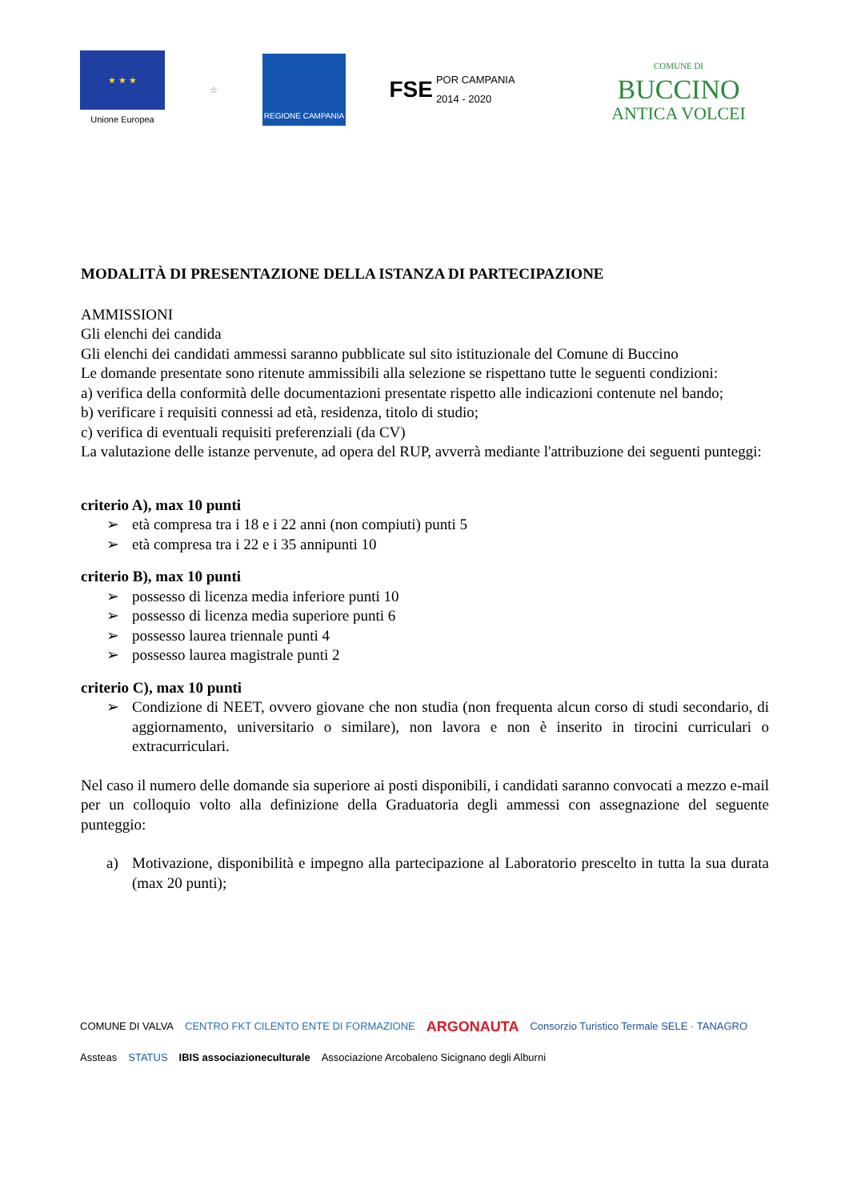★ ★ ★
Unione Europea
☆ REGIONE CAMPANIA
FSE POR CAMPANIA
2014 - 2020
COMUNE DI
BUCCINO
ANTICA VOLCEI
MODALITÀ DI PRESENTAZIONE DELLA ISTANZA DI PARTECIPAZIONE
AMMISSIONI
Gli elenchi dei candida
Gli elenchi dei candidati ammessi saranno pubblicate sul sito istituzionale del Comune di Buccino
Le domande presentate sono ritenute ammissibili alla selezione se rispettano tutte le seguenti condizioni:
a) verifica della conformità delle documentazioni presentate rispetto alle indicazioni contenute nel bando;
b) verificare i requisiti connessi ad età, residenza, titolo di studio;
c) verifica di eventuali requisiti preferenziali (da CV)
La valutazione delle istanze pervenute, ad opera del RUP, avverrà mediante l'attribuzione dei seguenti punteggi:
criterio A), max 10 punti
➢ età compresa tra i 18 e i 22 anni (non compiuti) punti 5
➢ età compresa tra i 22 e i 35 annipunti 10
criterio B), max 10 punti
➢ possesso di licenza media inferiore punti 10
➢ possesso di licenza media superiore punti 6
➢ possesso laurea triennale punti 4
➢ possesso laurea magistrale punti 2
criterio C), max 10 punti
➢ Condizione di NEET, ovvero giovane che non studia (non frequenta alcun corso di studi secondario, di aggiornamento, universitario o similare), non lavora e non è inserito in tirocini curriculari o extracurriculari.
Nel caso il numero delle domande sia superiore ai posti disponibili, i candidati saranno convocati a mezzo e-mail per un colloquio volto alla definizione della Graduatoria degli ammessi con assegnazione del seguente punteggio:
a) Motivazione, disponibilità e impegno alla partecipazione al Laboratorio prescelto in tutta la sua durata (max 20 punti);
COMUNE DI VALVA CENTRO FKT CILENTO ENTE DI FORMAZIONE ARGONAUTA Consorzio Turistico Termale SELE · TANAGRO Assteas STATUS IBIS associazioneculturale Associazione Arcobaleno Sicignano degli Alburni